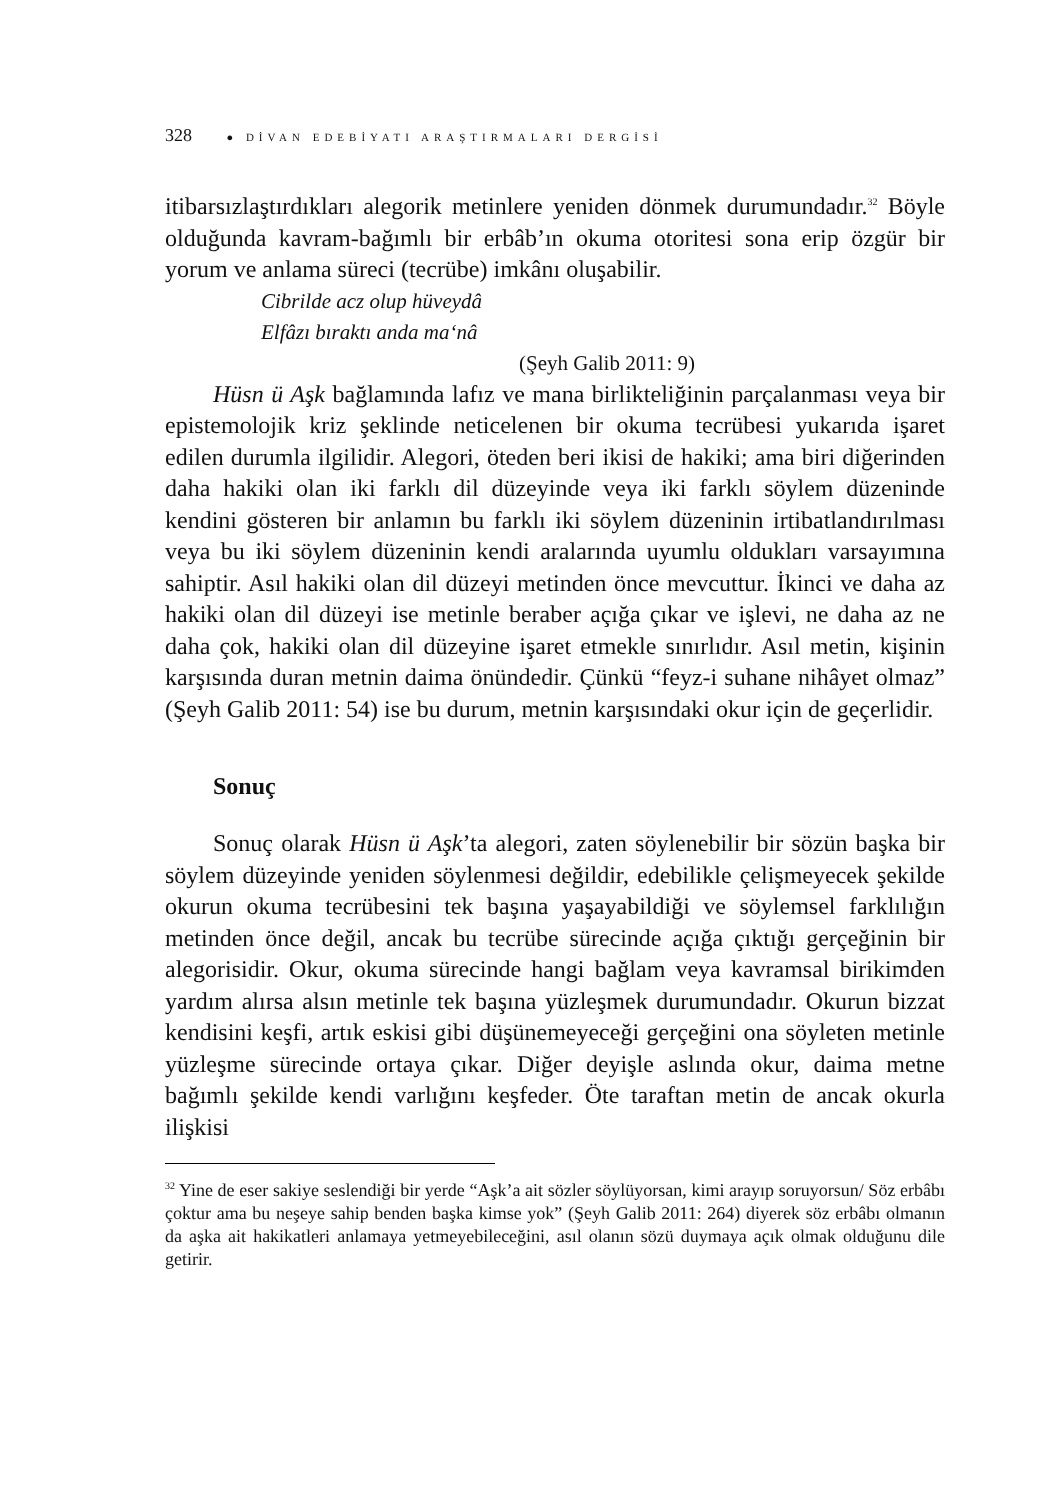328 ● DİVAN EDEBİYATI ARAŞTIRMALARI DERGİSİ
itibarsızlaştırdıkları alegorik metinlere yeniden dönmek durumundadır.<sup>32</sup> Böyle olduğunda kavram-bağımlı bir erbâb’ın okuma otoritesi sona erip özgür bir yorum ve anlama süreci (tecrübe) imkânı oluşabilir.
Cibrilde acz olup hüveydâ
Elfâzı bıraktı anda ma‘nâ
(Şeyh Galib 2011: 9)
Hüsn ü Aşk bağlamında lafız ve mana birlikteliğinin parçalanması veya bir epistemolojik kriz şeklinde neticelenen bir okuma tecrübesi yukarıda işaret edilen durumla ilgilidir. Alegori, öteden beri ikisi de hakiki; ama biri diğerinden daha hakiki olan iki farklı dil düzeyinde veya iki farklı söylem düzeninde kendini gösteren bir anlamın bu farklı iki söylem düzeninin irtibatlandırılması veya bu iki söylem düzeninin kendi aralarında uyumlu oldukları varsayımına sahiptir. Asıl hakiki olan dil düzeyi metinden önce mevcuttur. İkinci ve daha az hakiki olan dil düzeyi ise metinle beraber açığa çıkar ve işlevi, ne daha az ne daha çok, hakiki olan dil düzeyine işaret etmekle sınırlıdır. Asıl metin, kişinin karşısında duran metnin daima önündedir. Çünkü “feyz-i suhane nihâyet olmaz” (Şeyh Galib 2011: 54) ise bu durum, metnin karşısındaki okur için de geçerlidir.
Sonuç
Sonuç olarak Hüsn ü Aşk’ta alegori, zaten söylenebilir bir sözün başka bir söylem düzeyinde yeniden söylenmesi değildir, edebilikle çelişmeyecek şekilde okurun okuma tecrübesini tek başına yaşayabildiği ve söylemsel farklılığın metinden önce değil, ancak bu tecrübe sürecinde açığa çıktığı gerçeğinin bir alegorisidir. Okur, okuma sürecinde hangi bağlam veya kavramsal birikimden yardım alırsa alsın metinle tek başına yüzleşmek durumundadır. Okurun bizzat kendisini keşfi, artık eskisi gibi düşünemeyeceği gerçeğini ona söyleten metinle yüzleşme sürecinde ortaya çıkar. Diğer deyişle aslında okur, daima metne bağımlı şekilde kendi varlığını keşfeder. Öte taraftan metin de ancak okurla ilişkisi
<sup>32</sup> Yine de eser sakiye seslendiği bir yerde “Aşk’a ait sözler söylüyorsan, kimi arayıp soruyorsun/ Söz erbâbı çoktur ama bu neşeye sahip benden başka kimse yok” (Şeyh Galib 2011: 264) diyerek söz erbâbı olmanın da aşka ait hakikatleri anlamaya yetmeyebileceğini, asıl olanın sözü duymaya açık olmak olduğunu dile getirir.